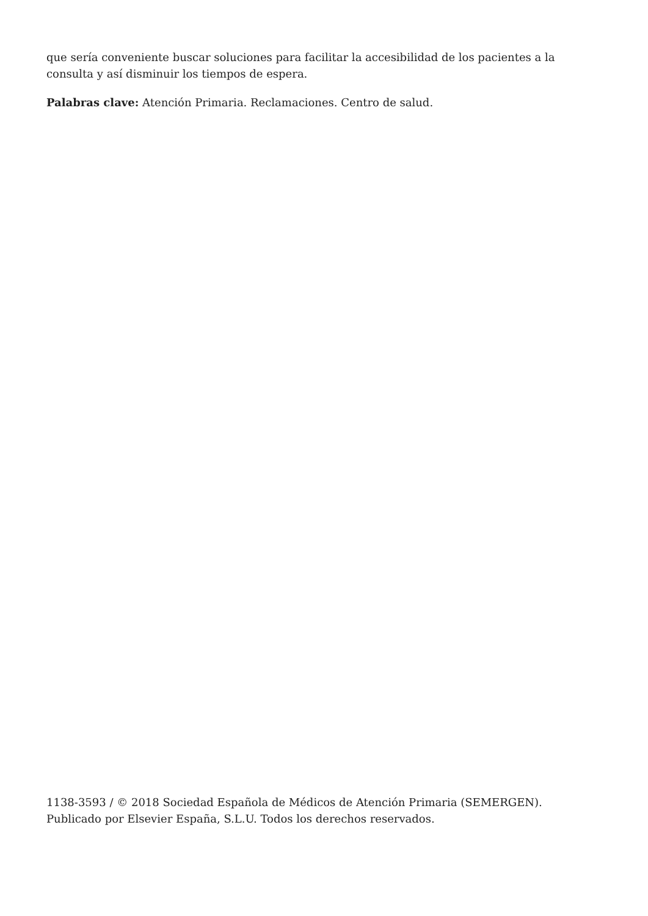que sería conveniente buscar soluciones para facilitar la accesibilidad de los pacientes a la consulta y así disminuir los tiempos de espera.
Palabras clave: Atención Primaria. Reclamaciones. Centro de salud.
1138-3593 / © 2018 Sociedad Española de Médicos de Atención Primaria (SEMERGEN). Publicado por Elsevier España, S.L.U. Todos los derechos reservados.